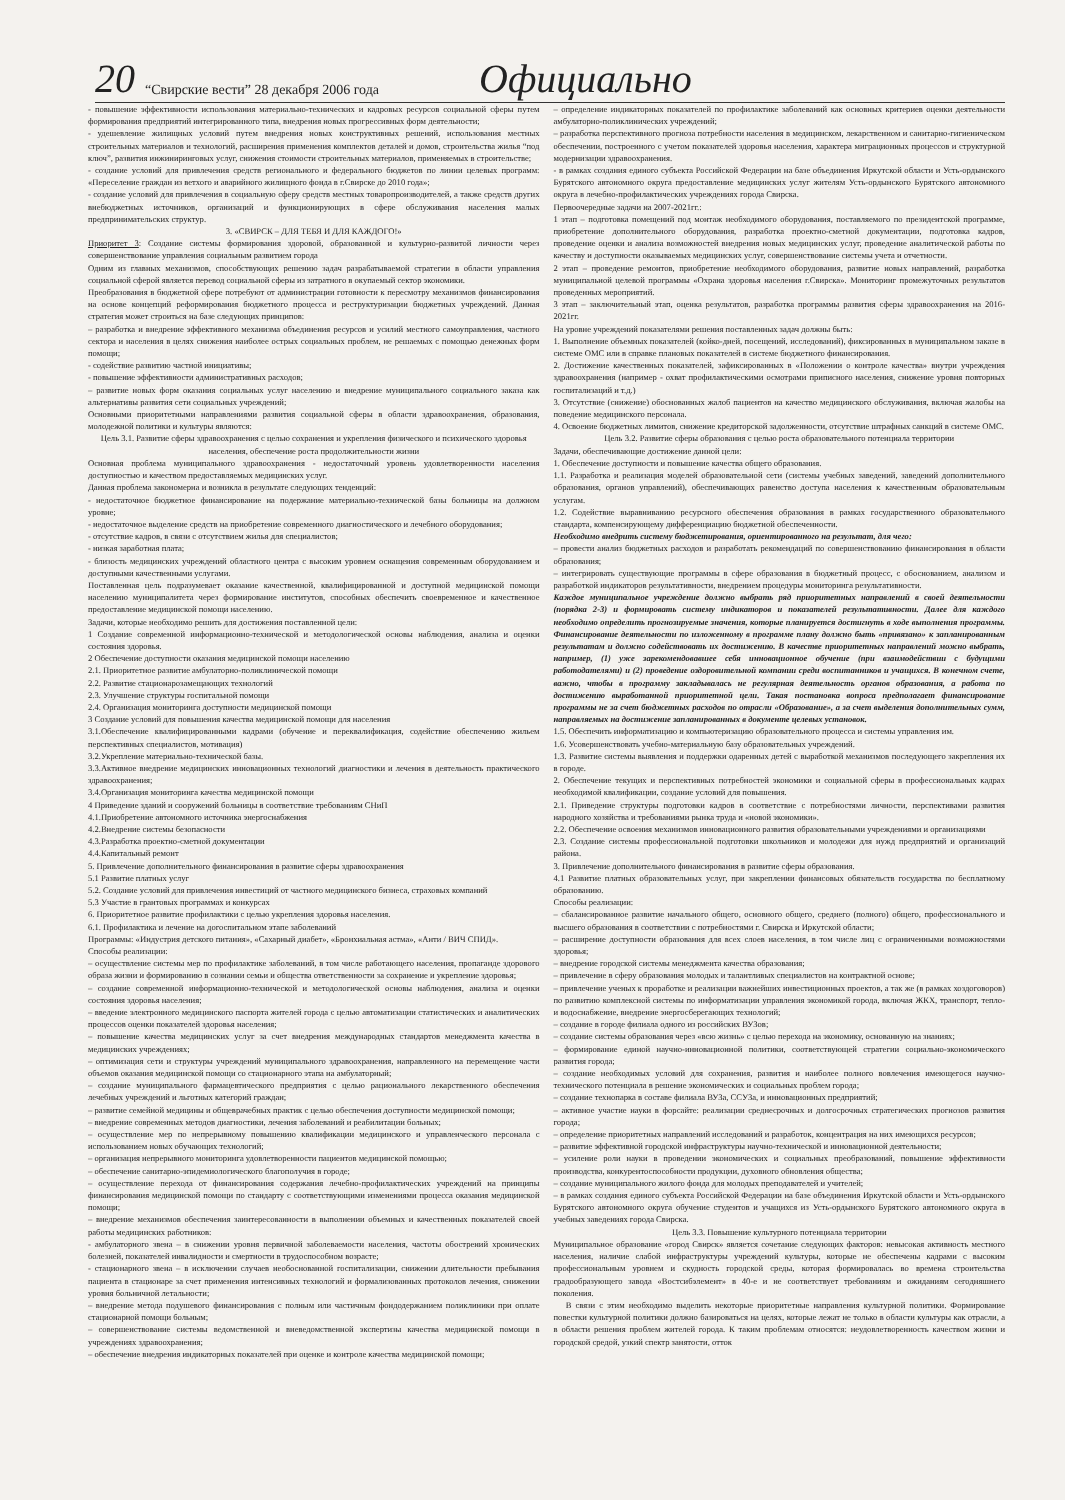20 “Свирские вести” 28 декабря 2006 года Официально
- повышение эффективности использования материально-технических и кадровых ресурсов социальной сферы путем формирования предприятий интегрированного типа, внедрения новых прогрессивных форм деятельности;
- удешевление жилищных условий путем внедрения новых конструктивных решений, использования местных строительных материалов и технологий, расширения применения комплектов деталей и домов, строительства жилья “под ключ”, развития инжиниринговых услуг, снижения стоимости строительных материалов, применяемых в строительстве;
- создание условий для привлечения средств регионального и федерального бюджетов по линии целевых программ: «Переселение граждан из ветхого и аварийного жилищного фонда в г.Свирске до 2010 года»;
- создание условий для привлечения в социальную сферу средств местных товаропроизводителей, а также средств других внебюджетных источников, организаций и функционирующих в сфере обслуживания населения малых предпринимательских структур.
3. «СВИРСК – ДЛЯ ТЕБЯ И ДЛЯ КАЖДОГО!»
Приоритет 3: Создание системы формирования здоровой, образованной и культурно-развитой личности через совершенствование управления социальным развитием города
Одним из главных механизмов, способствующих решению задач разрабатываемой стратегии в области управления социальной сферой является перевод социальной сферы из затратного в окупаемый сектор экономики.
Преобразования в бюджетной сфере потребуют от администрации готовности к пересмотру механизмов финансирования на основе концепций реформирования бюджетного процесса и реструктуризации бюджетных учреждений. Данная стратегия может строиться на базе следующих принципов:
– разработка и внедрение эффективного механизма объединения ресурсов и усилий местного самоуправления, частного сектора и населения в целях снижения наиболее острых социальных проблем, не решаемых с помощью денежных форм помощи;
- содействие развитию частной инициативы;
- повышение эффективности административных расходов;
– развитие новых форм оказания социальных услуг населению и внедрение муниципального социального заказа как альтернативы развития сети социальных учреждений;
Основными приоритетными направлениями развития социальной сферы в области здравоохранения, образования, молодежной политики и культуры являются:
Цель 3.1. Развитие сферы здравоохранения с целью сохранения и укрепления физического и психического здоровья населения, обеспечение роста продолжительности жизни
Основная проблема муниципального здравоохранения - недостаточный уровень удовлетворенности населения доступностью и качеством предоставляемых медицинских услуг.
Данная проблема закономерна и возникла в результате следующих тенденций:
- недостаточное бюджетное финансирование на подержание материально-технической базы больницы на должном уровне;
- недостаточное выделение средств на приобретение современного диагностического и лечебного оборудования;
- отсутствие кадров, в связи с отсутствием жилья для специалистов;
- низкая заработная плата;
- близость медицинских учреждений областного центра с высоким уровнем оснащения современным оборудованием и доступными качественными услугами.
Поставленная цель подразумевает оказание качественной, квалифицированной и доступной медицинской помощи населению муниципалитета через формирование институтов, способных обеспечить своевременное и качественное предоставление медицинской помощи населению.
Задачи, которые необходимо решить для достижения поставленной цели:
1 Создание современной информационно-технической и методологической основы наблюдения, анализа и оценки состояния здоровья.
2 Обеспечение доступности оказания медицинской помощи населению
2.1. Приоритетное развитие амбулаторно-поликлинической помощи
2.2. Развитие стационарозамещающих технологий
2.3. Улучшение структуры госпитальной помощи
2.4. Организация мониторинга доступности медицинской помощи
3 Создание условий для повышения качества медицинской помощи для населения
3.1.Обеспечение квалифицированными кадрами (обучение и переквалификация, содействие обеспечению жильем перспективных специалистов, мотивация)
3.2.Укрепление материально-технической базы.
3.3.Активное внедрение медицинских инновационных технологий диагностики и лечения в деятельность практического здравоохранения;
3.4.Организация мониторинга качества медицинской помощи
4 Приведение зданий и сооружений больницы в соответствие требованиям СНиП
4.1.Приобретение автономного источника энергоснабжения
4.2.Внедрение системы безопасности
4.3.Разработка проектно-сметной документации
4.4.Капитальный ремонт
5. Привлечение дополнительного финансирования в развитие сферы здравоохранения
5.1 Развитие платных услуг
5.2. Создание условий для привлечения инвестиций от частного медицинского бизнеса, страховых компаний
5.3 Участие в грантовых программах и конкурсах
6. Приоритетное развитие профилактики с целью укрепления здоровья населения.
6.1. Профилактика и лечение на догоспитальном этапе заболеваний
Программы: «Индустрия детского питания», «Сахарный диабет», «Бронхиальная астма», «Анти / ВИЧ СПИД».
Способы реализации:
– осуществление системы мер по профилактике заболеваний, в том числе работающего населения, пропаганде здорового образа жизни и формированию в сознании семьи и общества ответственности за сохранение и укрепление здоровья;
– создание современной информационно-технической и методологической основы наблюдения, анализа и оценки состояния здоровья населения;
– введение электронного медицинского паспорта жителей города с целью автоматизации статистических и аналитических процессов оценки показателей здоровья населения;
– повышение качества медицинских услуг за счет внедрения международных стандартов менеджмента качества в медицинских учреждениях;
– оптимизация сети и структуры учреждений муниципального здравоохранения, направленного на перемещение части объемов оказания медицинской помощи со стационарного этапа на амбулаторный;
– создание муниципального фармацевтического предприятия с целью рационального лекарственного обеспечения лечебных учреждений и льготных категорий граждан;
– развитие семейной медицины и общеврачебных практик с целью обеспечения доступности медицинской помощи;
– внедрение современных методов диагностики, лечения заболеваний и реабилитации больных;
– осуществление мер по непрерывному повышению квалификации медицинского и управленческого персонала с использованием новых обучающих технологий;
– организация непрерывного мониторинга удовлетворенности пациентов медицинской помощью;
– обеспечение санитарно-эпидемиологического благополучия в городе;
– осуществление перехода от финансирования содержания лечебно-профилактических учреждений на принципы финансирования медицинской помощи по стандарту с соответствующими изменениями процесса оказания медицинской помощи;
– внедрение механизмов обеспечения заинтересованности в выполнении объемных и качественных показателей своей работы медицинских работников:
- амбулаторного звена – в снижении уровня первичной заболеваемости населения, частоты обострений хронических болезней, показателей инвалидности и смертности в трудоспособном возрасте;
- стационарного звена – в исключении случаев необоснованной госпитализации, снижении длительности пребывания пациента в стационаре за счет применения интенсивных технологий и формализованных протоколов лечения, снижении уровня больничной летальности;
– внедрение метода подушевого финансирования с полным или частичным фондодержанием поликлиники при оплате стационарной помощи больным;
– совершенствование системы ведомственной и вневедомственной экспертизы качества медицинской помощи в учреждениях здравоохранения;
– обеспечение внедрения индикаторных показателей при оценке и контроле качества медицинской помощи;
– определение индикаторных показателей по профилактике заболеваний как основных критериев оценки деятельности амбулаторно-поликлинических учреждений;
– разработка перспективного прогноза потребности населения в медицинском, лекарственном и санитарно-гигиеническом обеспечении, построенного с учетом показателей здоровья населения, характера миграционных процессов и структурной модернизации здравоохранения.
- в рамках создания единого субъекта Российской Федерации на базе объединения Иркутской области и Усть-ордынского Бурятского автономного округа предоставление медицинских услуг жителям Усть-ордынского Бурятского автономного округа в лечебно-профилактических учреждениях города Свирска.
Первоочередные задачи на 2007-2021гг.:
1 этап – подготовка помещений под монтаж необходимого оборудования, поставляемого по президентской программе, приобретение дополнительного оборудования, разработка проектно-сметной документации, подготовка кадров, проведение оценки и анализа возможностей внедрения новых медицинских услуг, проведение аналитической работы по качеству и доступности оказываемых медицинских услуг, совершенствование системы учета и отчетности.
2 этап – проведение ремонтов, приобретение необходимого оборудования, развитие новых направлений, разработка муниципальной целевой программы «Охрана здоровья населения г.Свирска». Мониторинг промежуточных результатов проведенных мероприятий.
3 этап – заключительный этап, оценка результатов, разработка программы развития сферы здравоохранения на 2016-2021гг.
На уровне учреждений показателями решения поставленных задач должны быть:
1. Выполнение объемных показателей (койко-дней, посещений, исследований), фиксированных в муниципальном заказе в системе ОМС или в справке плановых показателей в системе бюджетного финансирования.
2. Достижение качественных показателей, зафиксированных в «Положении о контроле качества» внутри учреждения здравоохранения (например - охват профилактическими осмотрами приписного населения, снижение уровня повторных госпитализаций и т.д.)
3. Отсутствие (снижение) обоснованных жалоб пациентов на качество медицинского обслуживания, включая жалобы на поведение медицинского персонала.
4. Освоение бюджетных лимитов, снижение кредиторской задолженности, отсутствие штрафных санкций в системе ОМС.
Цель 3.2. Развитие сферы образования с целью роста образовательного потенциала территории
Задачи, обеспечивающие достижение данной цели:
1. Обеспечение доступности и повышение качества общего образования.
1.1. Разработка и реализация моделей образовательной сети (системы учебных заведений, заведений дополнительного образования, органов управлений), обеспечивающих равенство доступа населения к качественным образовательным услугам.
1.2. Содействие выравниванию ресурсного обеспечения образования в рамках государственного образовательного стандарта, компенсирующему дифференциацию бюджетной обеспеченности.
Необходимо внедрить систему бюджетирования, ориентированного на результат, для чего:
– провести анализ бюджетных расходов и разработать рекомендаций по совершенствованию финансирования в области образования;
– интегрировать существующие программы в сфере образования в бюджетный процесс, с обоснованием, анализом и разработкой индикаторов результативности, внедрением процедуры мониторинга результативности.
Каждое муниципальное учреждение должно выбрать ряд приоритетных направлений в своей деятельности (порядка 2-3) и формировать систему индикаторов и показателей результативности. Далее для каждого необходимо определить прогнозируемые значения, которые планируется достигнуть в ходе выполнения программы. Финансирование деятельности по изложенному в программе плану должно быть «привязано» к запланированным результатам и должно содействовать их достижению. В качестве приоритетных направлений можно выбрать, например, (1) уже зарекомендовавшее себя инновационное обучение (при взаимодействии с будущими работодателями) и (2) проведение оздоровительной компании среди воспитанников и учащихся. В конечном счете, важно, чтобы в программу закладывалась не регулярная деятельность органов образования, а работа по достижению выработанной приоритетной цели. Такая постановка вопроса предполагает финансирование программы не за счет бюджетных расходов по отрасли «Образование», а за счет выделения дополнительных сумм, направляемых на достижение запланированных в документе целевых установок.
1.5. Обеспечить информатизацию и компьютеризацию образовательного процесса и системы управления им.
1.6. Усовершенствовать учебно-материальную базу образовательных учреждений.
1.3. Развитие системы выявления и поддержки одаренных детей с выработкой механизмов последующего закрепления их в городе.
2. Обеспечение текущих и перспективных потребностей экономики и социальной сферы в профессиональных кадрах необходимой квалификации, создание условий для повышения.
2.1. Приведение структуры подготовки кадров в соответствие с потребностями личности, перспективами развития народного хозяйства и требованиями рынка труда и «новой экономики».
2.2. Обеспечение освоения механизмов инновационного развития образовательными учреждениями и организациями
2.3. Создание системы профессиональной подготовки школьников и молодежи для нужд предприятий и организаций района.
3. Привлечение дополнительного финансирования в развитие сферы образования.
4.1 Развитие платных образовательных услуг, при закреплении финансовых обязательств государства по бесплатному образованию.
Способы реализации:
– сбалансированное развитие начального общего, основного общего, среднего (полного) общего, профессионального и высшего образования в соответствии с потребностями г. Свирска и Иркутской области;
– расширение доступности образования для всех слоев населения, в том числе лиц с ограниченными возможностями здоровья;
– внедрение городской системы менеджмента качества образования;
– привлечение в сферу образования молодых и талантливых специалистов на контрактной основе;
– привлечение ученых к проработке и реализации важнейших инвестиционных проектов, а так же (в рамках хоздоговоров) по развитию комплексной системы по информатизации управления экономикой города, включая ЖКХ, транспорт, тепло- и водоснабжение, внедрение энергосберегающих технологий;
– создание в городе филиала одного из российских ВУЗов;
– создание системы образования через «всю жизнь» с целью перехода на экономику, основанную на знаниях;
– формирование единой научно-инновационной политики, соответствующей стратегии социально-экономического развития города;
– создание необходимых условий для сохранения, развития и наиболее полного вовлечения имеющегося научно-технического потенциала в решение экономических и социальных проблем города;
– создание технопарка в составе филиала ВУЗа, ССУЗа, и инновационных предприятий;
– активное участие науки в форсайте: реализации среднесрочных и долгосрочных стратегических прогнозов развития города;
– определение приоритетных направлений исследований и разработок, концентрация на них имеющихся ресурсов;
– развитие эффективной городской инфраструктуры научно-технической и инновационной деятельности;
– усиление роли науки в проведении экономических и социальных преобразований, повышение эффективности производства, конкурентоспособности продукции, духовного обновления общества;
– создание муниципального жилого фонда для молодых преподавателей и учителей;
– в рамках создания единого субъекта Российской Федерации на базе объединения Иркутской области и Усть-ордынского Бурятского автономного округа обучение студентов и учащихся из Усть-ордынского Бурятского автономного округа в учебных заведениях города Свирска.
Цель 3.3. Повышение культурного потенциала территории
Муниципальное образование «город Свирск» является сочетание следующих факторов: невысокая активность местного населения, наличие слабой инфраструктуры учреждений культуры, которые не обеспечены кадрами с высоким профессиональным уровнем и скудность городской среды, которая формировалась во времена строительства градообразующего завода «Востсибэлемент» в 40-е и не соответствует требованиям и ожиданиям сегодняшнего поколения.
В связи с этим необходимо выделить некоторые приоритетные направления культурной политики. Формирование повестки культурной политики должно базироваться на целях, которые лежат не только в области культуры как отрасли, а в области решения проблем жителей города. К таким проблемам относятся: неудовлетворенность качеством жизни и городской средой, узкий спектр занятости, отток